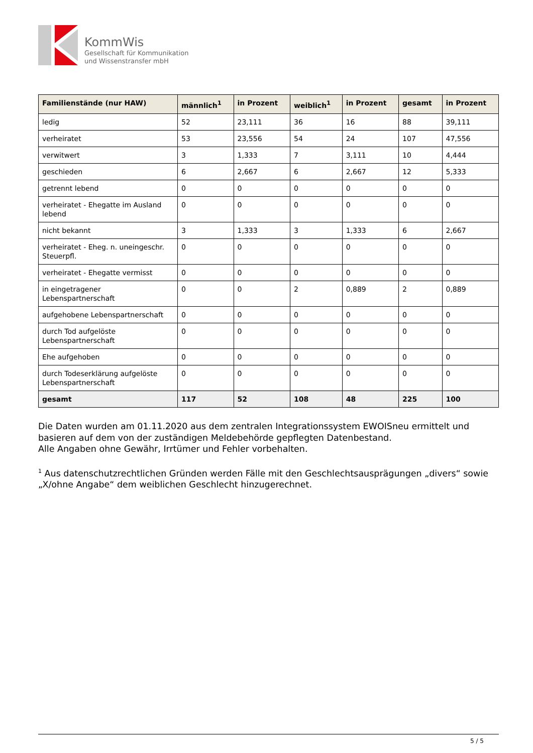KommWis
Gesellschaft für Kommunikation
und Wissenstransfer mbH
| Familienstände (nur HAW) | männlich<sup>1</sup> | in Prozent | weiblich<sup>1</sup> | in Prozent | gesamt | in Prozent |
| --- | --- | --- | --- | --- | --- | --- |
| ledig | 52 | 23,111 | 36 | 16 | 88 | 39,111 |
| verheiratet | 53 | 23,556 | 54 | 24 | 107 | 47,556 |
| verwitwert | 3 | 1,333 | 7 | 3,111 | 10 | 4,444 |
| geschieden | 6 | 2,667 | 6 | 2,667 | 12 | 5,333 |
| getrennt lebend | 0 | 0 | 0 | 0 | 0 | 0 |
| verheiratet - Ehegatte im Ausland lebend | 0 | 0 | 0 | 0 | 0 | 0 |
| nicht bekannt | 3 | 1,333 | 3 | 1,333 | 6 | 2,667 |
| verheiratet - Eheg. n. uneingeschr. Steuerpfl. | 0 | 0 | 0 | 0 | 0 | 0 |
| verheiratet - Ehegatte vermisst | 0 | 0 | 0 | 0 | 0 | 0 |
| in eingetragener Lebenspartnerschaft | 0 | 0 | 2 | 0,889 | 2 | 0,889 |
| aufgehobene Lebenspartnerschaft | 0 | 0 | 0 | 0 | 0 | 0 |
| durch Tod aufgelöste Lebenspartnerschaft | 0 | 0 | 0 | 0 | 0 | 0 |
| Ehe aufgehoben | 0 | 0 | 0 | 0 | 0 | 0 |
| durch Todeserklärung aufgelöste Lebenspartnerschaft | 0 | 0 | 0 | 0 | 0 | 0 |
| gesamt | 117 | 52 | 108 | 48 | 225 | 100 |
Die Daten wurden am 01.11.2020 aus dem zentralen Integrationssystem EWOISneu ermittelt und basieren auf dem von der zuständigen Meldebehörde gepflegten Datenbestand.
Alle Angaben ohne Gewähr, Irrtümer und Fehler vorbehalten.
<sup>1</sup> Aus datenschutzrechtlichen Gründen werden Fälle mit den Geschlechtsausprägungen „divers“ sowie „X/ohne Angabe“ dem weiblichen Geschlecht hinzugerechnet.
5 / 5